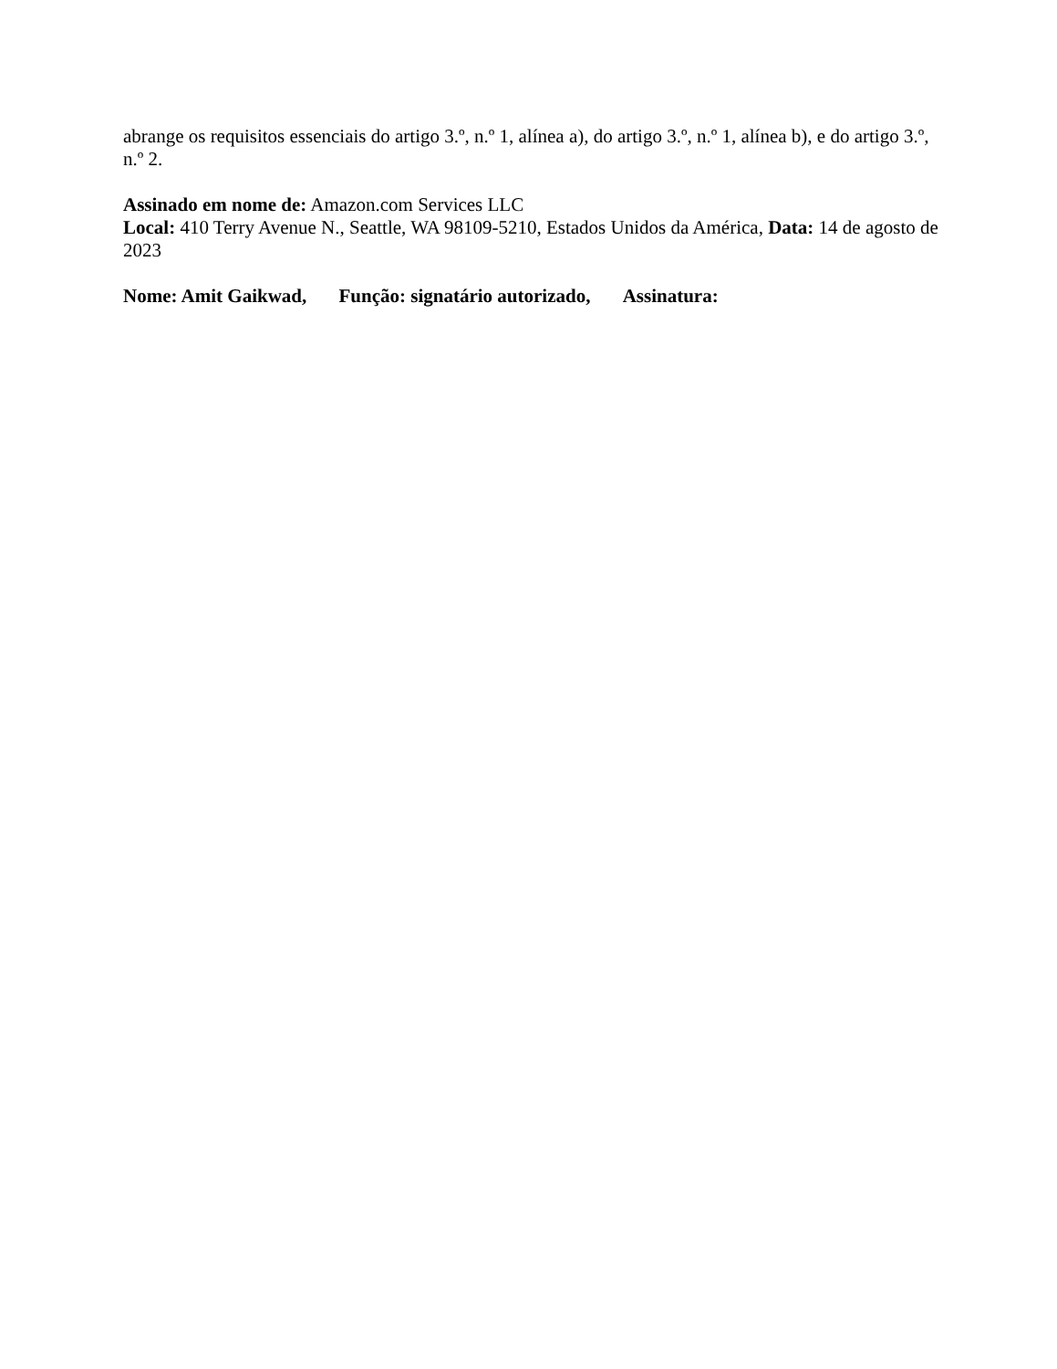abrange os requisitos essenciais do artigo 3.º, n.º 1, alínea a), do artigo 3.º, n.º 1, alínea b), e do artigo 3.º, n.º 2.
Assinado em nome de: Amazon.com Services LLC
Local: 410 Terry Avenue N., Seattle, WA 98109-5210, Estados Unidos da América, Data: 14 de agosto de 2023
Nome: Amit Gaikwad, Função: signatário autorizado, Assinatura: